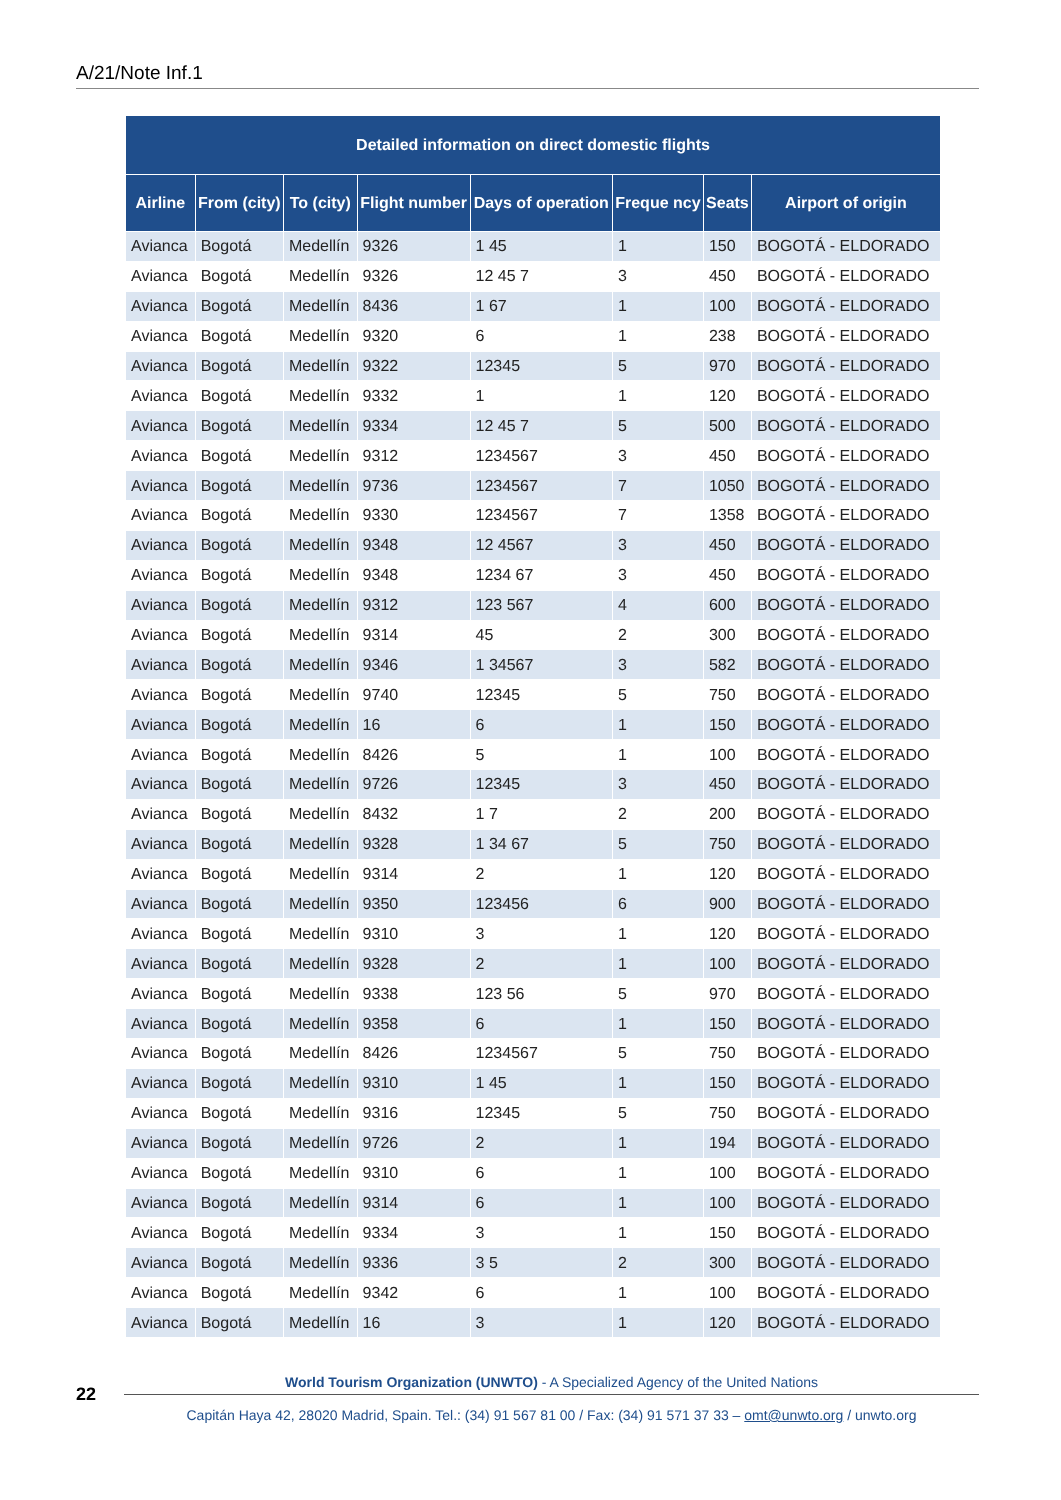A/21/Note Inf.1
| Detailed information on direct domestic flights | | | | | | | |
| --- | --- | --- | --- | --- | --- | --- | --- |
| Airline | From (city) | To (city) | Flight number | Days of operation | Freque ncy | Seats | Airport of origin |
| Avianca | Bogotá | Medellín | 9326 | 1 45 | 1 | 150 | BOGOTÁ - ELDORADO |
| Avianca | Bogotá | Medellín | 9326 | 12 45 7 | 3 | 450 | BOGOTÁ - ELDORADO |
| Avianca | Bogotá | Medellín | 8436 | 1 67 | 1 | 100 | BOGOTÁ - ELDORADO |
| Avianca | Bogotá | Medellín | 9320 | 6 | 1 | 238 | BOGOTÁ - ELDORADO |
| Avianca | Bogotá | Medellín | 9322 | 12345 | 5 | 970 | BOGOTÁ - ELDORADO |
| Avianca | Bogotá | Medellín | 9332 | 1 | 1 | 120 | BOGOTÁ - ELDORADO |
| Avianca | Bogotá | Medellín | 9334 | 12 45 7 | 5 | 500 | BOGOTÁ - ELDORADO |
| Avianca | Bogotá | Medellín | 9312 | 1234567 | 3 | 450 | BOGOTÁ - ELDORADO |
| Avianca | Bogotá | Medellín | 9736 | 1234567 | 7 | 1050 | BOGOTÁ - ELDORADO |
| Avianca | Bogotá | Medellín | 9330 | 1234567 | 7 | 1358 | BOGOTÁ - ELDORADO |
| Avianca | Bogotá | Medellín | 9348 | 12 4567 | 3 | 450 | BOGOTÁ - ELDORADO |
| Avianca | Bogotá | Medellín | 9348 | 1234 67 | 3 | 450 | BOGOTÁ - ELDORADO |
| Avianca | Bogotá | Medellín | 9312 | 123 567 | 4 | 600 | BOGOTÁ - ELDORADO |
| Avianca | Bogotá | Medellín | 9314 | 45 | 2 | 300 | BOGOTÁ - ELDORADO |
| Avianca | Bogotá | Medellín | 9346 | 1 34567 | 3 | 582 | BOGOTÁ - ELDORADO |
| Avianca | Bogotá | Medellín | 9740 | 12345 | 5 | 750 | BOGOTÁ - ELDORADO |
| Avianca | Bogotá | Medellín | 16 | 6 | 1 | 150 | BOGOTÁ - ELDORADO |
| Avianca | Bogotá | Medellín | 8426 | 5 | 1 | 100 | BOGOTÁ - ELDORADO |
| Avianca | Bogotá | Medellín | 9726 | 12345 | 3 | 450 | BOGOTÁ - ELDORADO |
| Avianca | Bogotá | Medellín | 8432 | 1 7 | 2 | 200 | BOGOTÁ - ELDORADO |
| Avianca | Bogotá | Medellín | 9328 | 1 34 67 | 5 | 750 | BOGOTÁ - ELDORADO |
| Avianca | Bogotá | Medellín | 9314 | 2 | 1 | 120 | BOGOTÁ - ELDORADO |
| Avianca | Bogotá | Medellín | 9350 | 123456 | 6 | 900 | BOGOTÁ - ELDORADO |
| Avianca | Bogotá | Medellín | 9310 | 3 | 1 | 120 | BOGOTÁ - ELDORADO |
| Avianca | Bogotá | Medellín | 9328 | 2 | 1 | 100 | BOGOTÁ - ELDORADO |
| Avianca | Bogotá | Medellín | 9338 | 123 56 | 5 | 970 | BOGOTÁ - ELDORADO |
| Avianca | Bogotá | Medellín | 9358 | 6 | 1 | 150 | BOGOTÁ - ELDORADO |
| Avianca | Bogotá | Medellín | 8426 | 1234567 | 5 | 750 | BOGOTÁ - ELDORADO |
| Avianca | Bogotá | Medellín | 9310 | 1 45 | 1 | 150 | BOGOTÁ - ELDORADO |
| Avianca | Bogotá | Medellín | 9316 | 12345 | 5 | 750 | BOGOTÁ - ELDORADO |
| Avianca | Bogotá | Medellín | 9726 | 2 | 1 | 194 | BOGOTÁ - ELDORADO |
| Avianca | Bogotá | Medellín | 9310 | 6 | 1 | 100 | BOGOTÁ - ELDORADO |
| Avianca | Bogotá | Medellín | 9314 | 6 | 1 | 100 | BOGOTÁ - ELDORADO |
| Avianca | Bogotá | Medellín | 9334 | 3 | 1 | 150 | BOGOTÁ - ELDORADO |
| Avianca | Bogotá | Medellín | 9336 | 3 5 | 2 | 300 | BOGOTÁ - ELDORADO |
| Avianca | Bogotá | Medellín | 9342 | 6 | 1 | 100 | BOGOTÁ - ELDORADO |
| Avianca | Bogotá | Medellín | 16 | 3 | 1 | 120 | BOGOTÁ - ELDORADO |
22
World Tourism Organization (UNWTO) - A Specialized Agency of the United Nations
Capitán Haya 42, 28020 Madrid, Spain. Tel.: (34) 91 567 81 00 / Fax: (34) 91 571 37 33 – omt@unwto.org / unwto.org